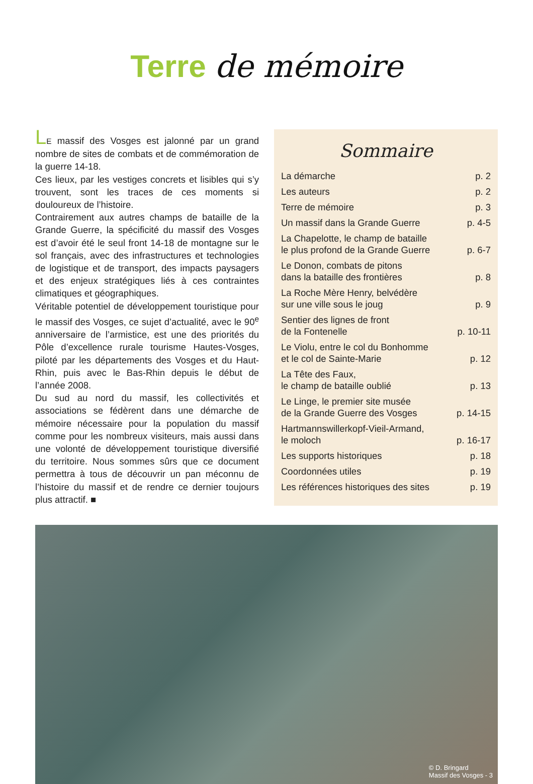Terre de mémoire
LE massif des Vosges est jalonné par un grand nombre de sites de combats et de commémoration de la guerre 14-18.
Ces lieux, par les vestiges concrets et lisibles qui s’y trouvent, sont les traces de ces moments si douloureux de l’histoire.
Contrairement aux autres champs de bataille de la Grande Guerre, la spécificité du massif des Vosges est d’avoir été le seul front 14-18 de montagne sur le sol français, avec des infrastructures et technologies de logistique et de transport, des impacts paysagers et des enjeux stratégiques liés à ces contraintes climatiques et géographiques.
Véritable potentiel de développement touristique pour le massif des Vosges, ce sujet d’actualité, avec le 90<sup>e</sup> anniversaire de l’armistice, est une des priorités du Pôle d’excellence rurale tourisme Hautes-Vosges, piloté par les départements des Vosges et du Haut-Rhin, puis avec le Bas-Rhin depuis le début de l’année 2008.
Du sud au nord du massif, les collectivités et associations se fédèrent dans une démarche de mémoire nécessaire pour la population du massif comme pour les nombreux visiteurs, mais aussi dans une volonté de développement touristique diversifié du territoire. Nous sommes sûrs que ce document permettra à tous de découvrir un pan méconnu de l’histoire du massif et de rendre ce dernier toujours plus attractif. ■
Sommaire
La démarche p. 2
Les auteurs p. 2
Terre de mémoire p. 3
Un massif dans la Grande Guerre p. 4-5
La Chapelotte, le champ de bataille
le plus profond de la Grande Guerre
p. 6-7
Le Donon, combats de pitons
dans la bataille des frontières
p. 8
La Roche Mère Henry, belvédère
sur une ville sous le joug
p. 9
Sentier des lignes de front
de la Fontenelle
p. 10-11
Le Violu, entre le col du Bonhomme
et le col de Sainte-Marie
p. 12
La Tête des Faux,
le champ de bataille oublié
p. 13
Le Linge, le premier site musée
de la Grande Guerre des Vosges
p. 14-15
Hartmannswillerkopf-Vieil-Armand,
le moloch
p. 16-17
Les supports historiques p. 18
Coordonnées utiles p. 19
Les références historiques des sites p. 19
© D. Bringard
Massif des Vosges - 3